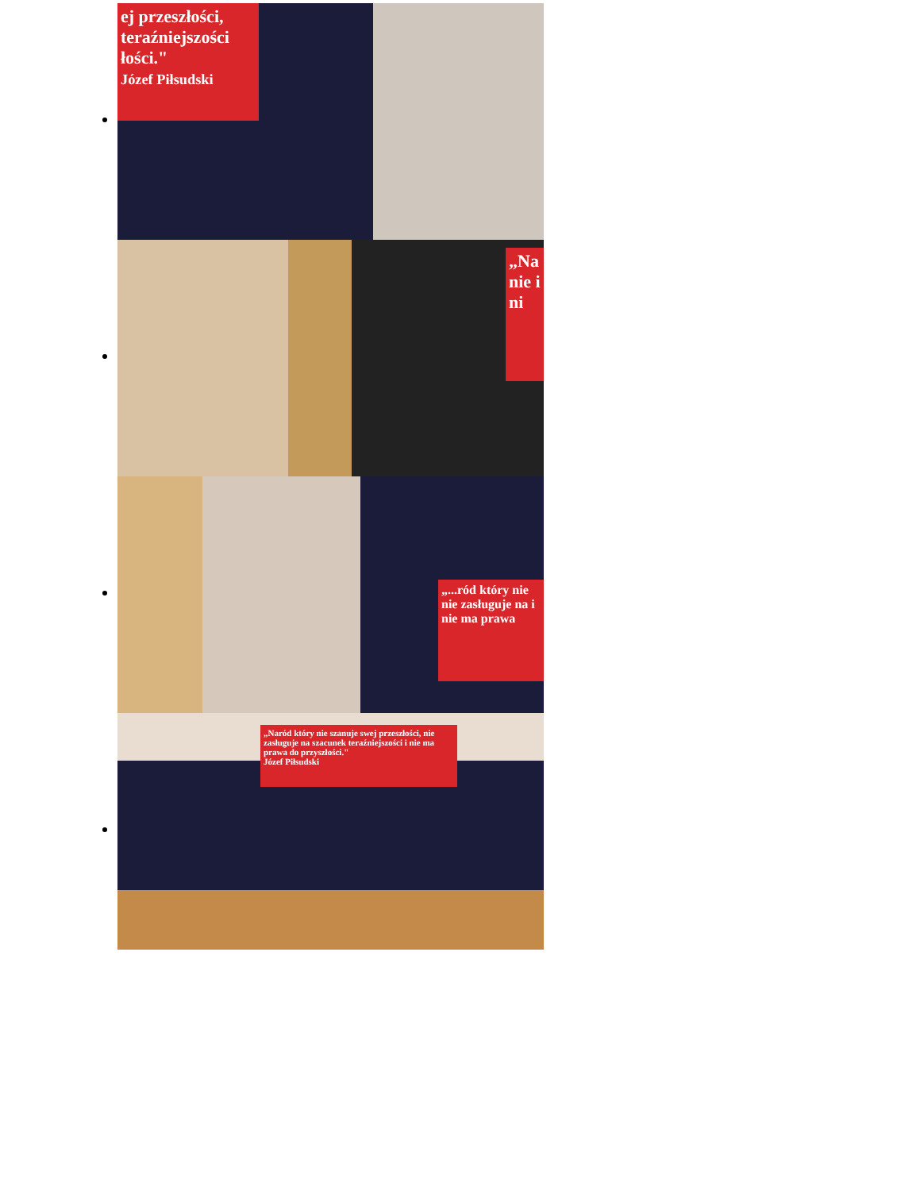ej przeszłości, teraźniejszości łości."
Józef Piłsudski
„Na nie i ni
„...ród który nie nie zasługuje na i nie ma prawa
„Naród który nie szanuje swej przeszłości, nie zasługuje na szacunek teraźniejszości i nie ma prawa do przyszłości."
Józef Piłsudski